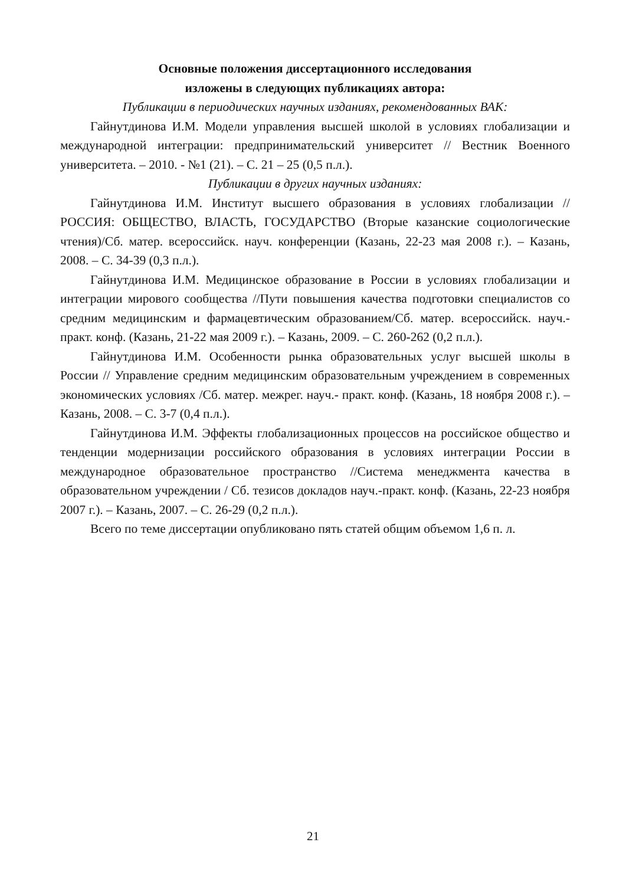Основные положения диссертационного исследования
изложены в следующих публикациях автора:
Публикации в периодических научных изданиях, рекомендованных ВАК:
Гайнутдинова И.М. Модели управления высшей школой в условиях глобализации и международной интеграции: предпринимательский университет // Вестник Военного университета. – 2010. - №1 (21). – С. 21 – 25 (0,5 п.л.).
Публикации в других научных изданиях:
Гайнутдинова И.М. Институт высшего образования в условиях глобализации // РОССИЯ: ОБЩЕСТВО, ВЛАСТЬ, ГОСУДАРСТВО (Вторые казанские социологические чтения)/Сб. матер. всероссийск. науч. конференции (Казань, 22-23 мая 2008 г.). – Казань, 2008. – С. 34-39 (0,3 п.л.).
Гайнутдинова И.М. Медицинское образование в России в условиях глобализации и интеграции мирового сообщества //Пути повышения качества подготовки специалистов со средним медицинским и фармацевтическим образованием/Сб. матер. всероссийск. науч.- практ. конф. (Казань, 21-22 мая 2009 г.). – Казань, 2009. – С. 260-262 (0,2 п.л.).
Гайнутдинова И.М. Особенности рынка образовательных услуг высшей школы в России // Управление средним медицинским образовательным учреждением в современных экономических условиях /Сб. матер. межрег. науч.- практ. конф. (Казань, 18 ноября 2008 г.). – Казань, 2008. – С. 3-7 (0,4 п.л.).
Гайнутдинова И.М. Эффекты глобализационных процессов на российское общество и тенденции модернизации российского образования в условиях интеграции России в международное образовательное пространство //Система менеджмента качества в образовательном учреждении / Сб. тезисов докладов науч.-практ. конф. (Казань, 22-23 ноября 2007 г.). – Казань, 2007. – С. 26-29 (0,2 п.л.).
Всего по теме диссертации опубликовано пять статей общим объемом 1,6 п. л.
21